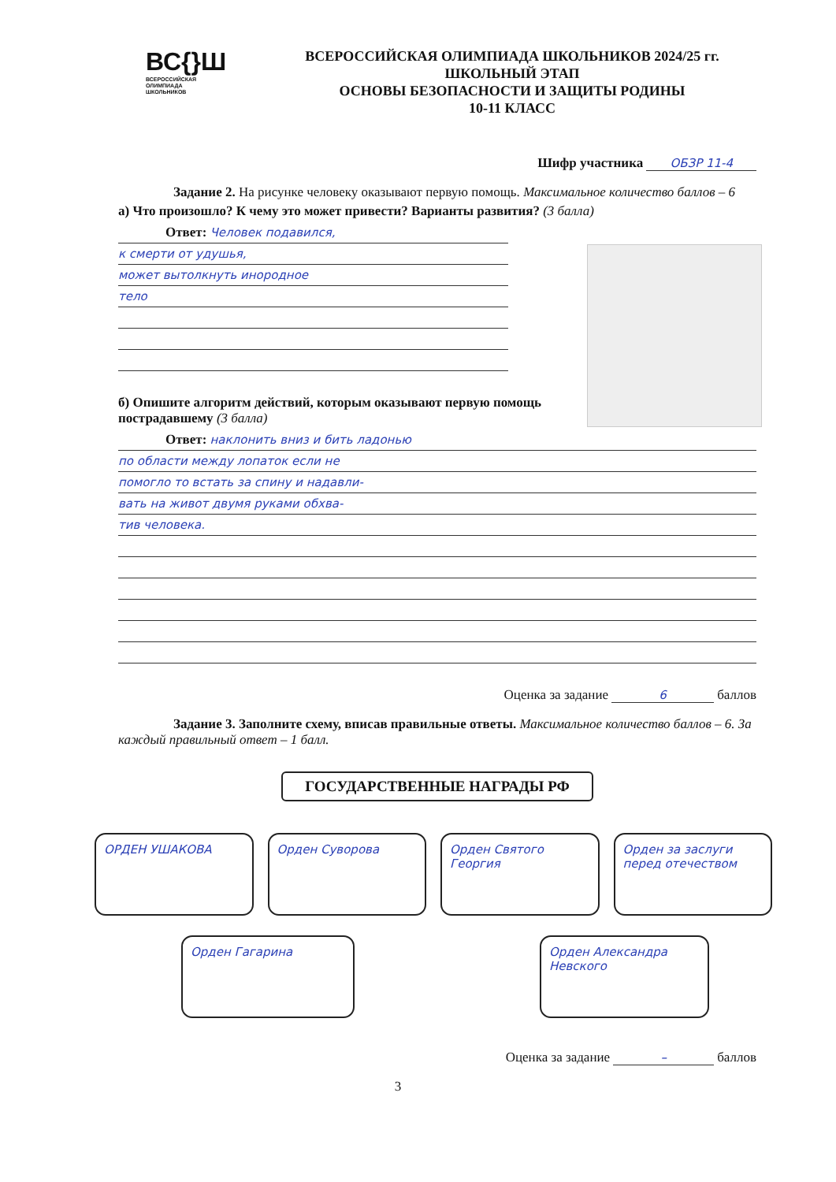ВС{}Ш
ВСЕРОССИЙСКАЯ
ОЛИМПИАДА
ШКОЛЬНИКОВ
ВСЕРОССИЙСКАЯ ОЛИМПИАДА ШКОЛЬНИКОВ 2024/25 гг.
ШКОЛЬНЫЙ ЭТАП
ОСНОВЫ БЕЗОПАСНОСТИ И ЗАЩИТЫ РОДИНЫ
10-11 КЛАСС
Шифр участника ОБЗР 11-4
Задание 2. На рисунке человеку оказывают первую помощь. Максимальное количество баллов – 6
а) Что произошло? К чему это может привести? Варианты развития? (3 балла)
Ответ: Человек подавился,
к смерти от удушья,
может вытолкнуть инородное
тело
б) Опишите алгоритм действий, которым оказывают первую помощь пострадавшему (3 балла)
Ответ: наклонить вниз и бить ладонью
по области между лопаток если не
помогло то встать за спину и надавли-
вать на живот двумя руками обхва-
тив человека.
Оценка за задание 6 баллов
Задание 3. Заполните схему, вписав правильные ответы. Максимальное количество баллов – 6. За каждый правильный ответ – 1 балл.
ГОСУДАРСТВЕННЫЕ НАГРАДЫ РФ
ОРДЕН УШАКОВА Орден Суворова Орден Святого Георгия Орден за заслуги перед отечеством
Орден Гагарина Орден Александра Невского
Оценка за задание – баллов
3